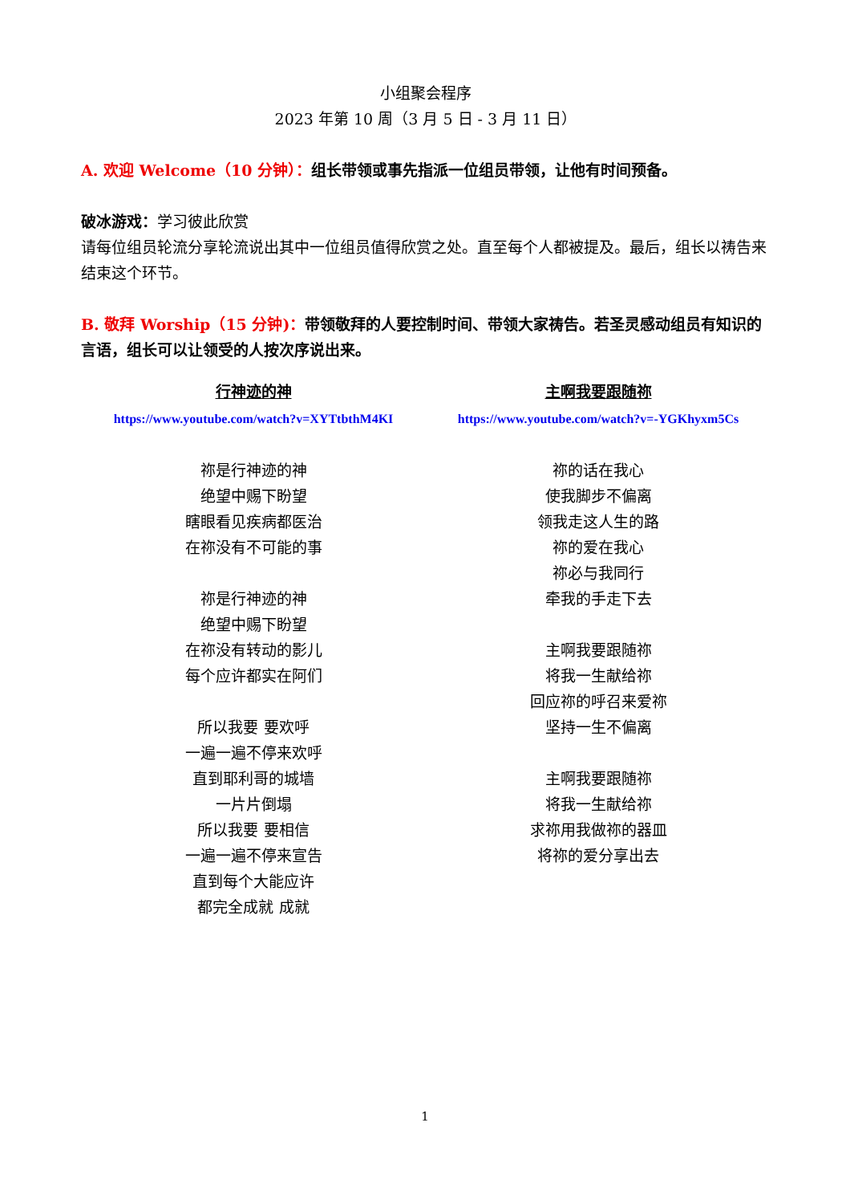小组聚会程序
2023 年第 10 周（3 月 5 日 - 3 月 11 日）
A. 欢迎 Welcome（10 分钟）：组长带领或事先指派一位组员带领，让他有时间预备。
破冰游戏：学习彼此欣赏
请每位组员轮流分享轮流说出其中一位组员值得欣赏之处。直至每个人都被提及。最后，组长以祷告来结束这个环节。
B. 敬拜 Worship（15 分钟)：带领敬拜的人要控制时间、带领大家祷告。若圣灵感动组员有知识的言语，组长可以让领受的人按次序说出来。
行神迹的神
https://www.youtube.com/watch?v=XYTtbthM4KI
祢是行神迹的神
绝望中赐下盼望
瞎眼看见疾病都医治
在祢没有不可能的事
祢是行神迹的神
绝望中赐下盼望
在祢没有转动的影儿
每个应许都实在阿们
所以我要 要欢呼
一遍一遍不停来欢呼
直到耶利哥的城墙
一片片倒塌
所以我要 要相信
一遍一遍不停来宣告
直到每个大能应许
都完全成就 成就
主啊我要跟随祢
https://www.youtube.com/watch?v=-YGKhyxm5Cs
祢的话在我心
使我脚步不偏离
领我走这人生的路
祢的爱在我心
祢必与我同行
牵我的手走下去
主啊我要跟随祢
将我一生献给祢
回应祢的呼召来爱祢
坚持一生不偏离
主啊我要跟随祢
将我一生献给祢
求祢用我做祢的器皿
将祢的爱分享出去
1